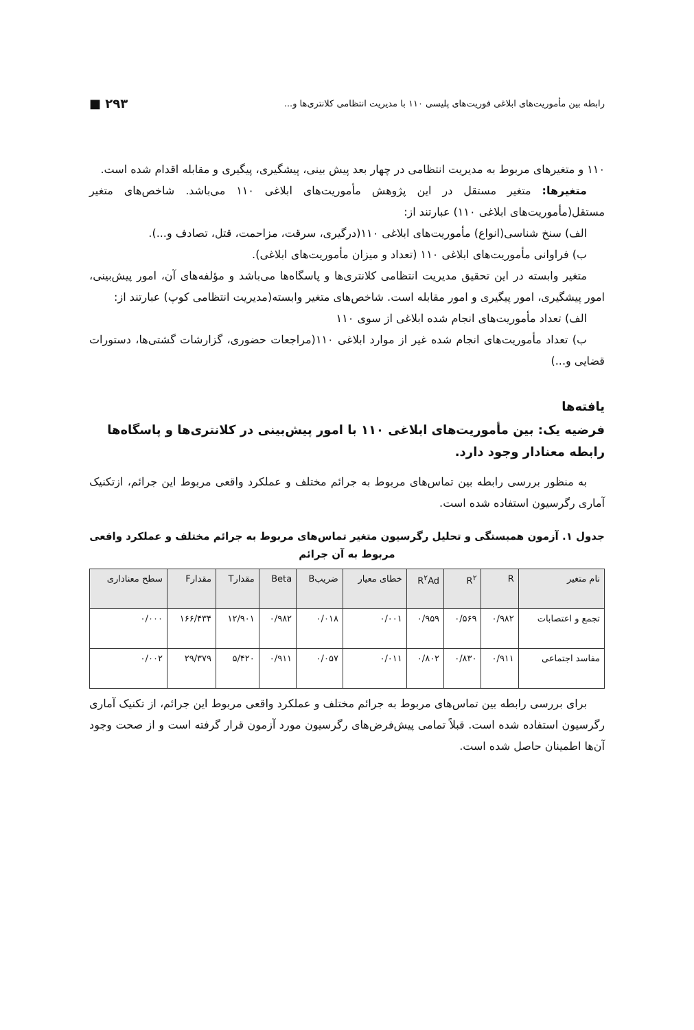رابطه بین مأموریت‌های ابلاغی فوریت‌های پلیسی ۱۱۰ با مدیریت انتظامی کلانتری‌ها و... ■ ۲۹۳
۱۱۰ و متغیرهای مربوط به مدیریت انتظامی در چهار بعد پیش بینی، پیشگیری، پیگیری و مقابله اقدام شده است.
متغیرها: متغیر مستقل در این پژوهش مأموریت‌های ابلاغی ۱۱۰ می‌باشد. شاخص‌های متغیر مستقل(مأموریت‌های ابلاغی ۱۱۰) عبارتند از:
الف) سنخ شناسی(انواع) مأموریت‌های ابلاغی ۱۱۰(درگیری، سرقت، مزاحمت، قتل، تصادف و...).
ب) فراوانی مأموریت‌های ابلاغی ۱۱۰ (تعداد و میزان مأموریت‌های ابلاغی).
متغیر وابسته در این تحقیق مدیریت انتظامی کلانتری‌ها و پاسگاه‌ها می‌باشد و مؤلفه‌های آن، امور پیش‌بینی، امور پیشگیری، امور پیگیری و امور مقابله است. شاخص‌های متغیر وابسته(مدیریت انتظامی کوپ) عبارتند از:
الف) تعداد مأموریت‌های انجام شده ابلاغی از سوی ۱۱۰
ب) تعداد مأموریت‌های انجام شده غیر از موارد ابلاغی ۱۱۰(مراجعات حضوری، گزارشات گشتی‌ها، دستورات قضایی و...)
یافته‌ها
فرضیه یک: بین مأموریت‌های ابلاغی ۱۱۰ با امور پیش‌بینی در کلانتری‌ها و پاسگاه‌ها رابطه معنادار وجود دارد.
به منظور بررسی رابطه بین تماس‌های مربوط به جرائم مختلف و عملکرد واقعی مربوط این جرائم، ازتکنیک آماری رگرسیون استفاده شده است.
جدول ۱. آزمون همبستگی و تحلیل رگرسیون متغیر تماس‌های مربوط به جرائم مختلف و عملکرد واقعی مربوط به آن جرائم
| نام متغیر | R | R<sup>۲</sup> | R<sup>۲</sup>Ad | خطای معیار | ضریبB | Beta | مقدارT | مقدارF | سطح معناداری |
| --- | --- | --- | --- | --- | --- | --- | --- | --- | --- |
| تجمع و اعتصابات | ۰/۹۸۲ | ۰/۵۶۹ | ۰/۹۵۹ | ۰/۰۰۱ | ۰/۰۱۸ | ۰/۹۸۲ | ۱۲/۹۰۱ | ۱۶۶/۴۳۴ | ۰/۰۰۰ |
| مفاسد اجتماعی | ۰/۹۱۱ | ۰/۸۳۰ | ۰/۸۰۲ | ۰/۰۱۱ | ۰/۰۵۷ | ۰/۹۱۱ | ۵/۴۲۰ | ۲۹/۳۷۹ | ۰/۰۰۲ |
برای بررسی رابطه بین تماس‌های مربوط به جرائم مختلف و عملکرد واقعی مربوط این جرائم، از تکنیک آماری رگرسیون استفاده شده است. قبلاً تمامی پیش‌فرض‌های رگرسیون مورد آزمون قرار گرفته است و از صحت وجود آن‌ها اطمینان حاصل شده است.